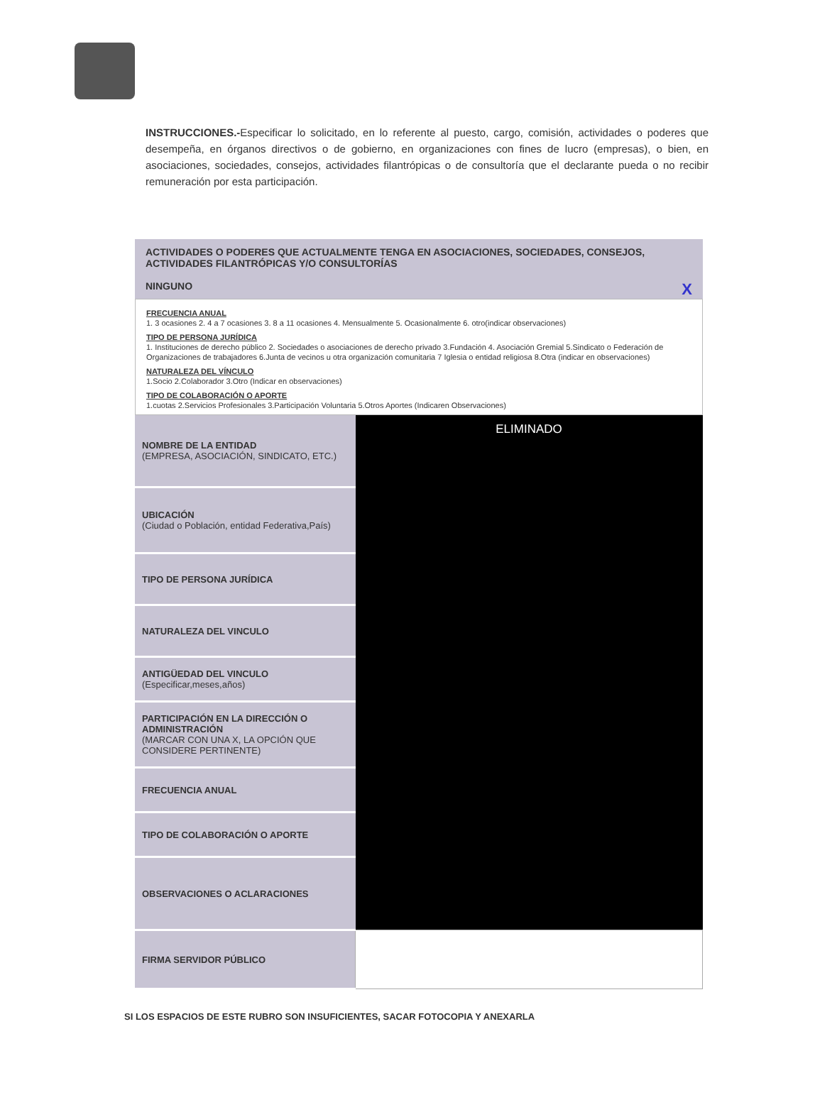INSTRUCCIONES.-Especificar lo solicitado, en lo referente al puesto, cargo, comisión, actividades o poderes que desempeña, en órganos directivos o de gobierno, en organizaciones con fines de lucro (empresas), o bien, en asociaciones, sociedades, consejos, actividades filantrópicas o de consultoría que el declarante pueda o no recibir remuneración por esta participación.
ACTIVIDADES O PODERES QUE ACTUALMENTE TENGA EN ASOCIACIONES, SOCIEDADES, CONSEJOS, ACTIVIDADES FILANTRÓPICAS Y/O CONSULTORÍAS
NINGUNO X
FRECUENCIA ANUAL
1. 3 ocasiones 2. 4 a 7 ocasiones 3. 8 a 11 ocasiones 4. Mensualmente 5. Ocasionalmente 6. otro(indicar observaciones)
TIPO DE PERSONA JURÍDICA
1. Instituciones de derecho público 2. Sociedades o asociaciones de derecho privado 3.Fundación 4. Asociación Gremial 5.Sindicato o Federación de Organizaciones de trabajadores 6.Junta de vecinos u otra organización comunitaria 7 Iglesia o entidad religiosa 8.Otra (indicar en observaciones)
NATURALEZA DEL VÍNCULO
1.Socio 2.Colaborador 3.Otro (Indicar en observaciones)
TIPO DE COLABORACIÓN O APORTE
1.cuotas 2.Servicios Profesionales 3.Participación Voluntaria 5.Otros Aportes (Indicaren Observaciones)
| NOMBRE DE LA ENTIDAD (EMPRESA, ASOCIACIÓN, SINDICATO, ETC.) | ELIMINADO |
| UBICACIÓN (Ciudad o Población, entidad Federativa,País) | |
| TIPO DE PERSONA JURÍDICA | |
| NATURALEZA DEL VINCULO | |
| ANTIGÜEDAD DEL VINCULO (Especificar,meses,años) | |
| PARTICIPACIÓN EN LA DIRECCIÓN O ADMINISTRACIÓN (MARCAR CON UNA X, LA OPCIÓN QUE CONSIDERE PERTINENTE) | |
| FRECUENCIA ANUAL | |
| TIPO DE COLABORACIÓN O APORTE | |
| OBSERVACIONES O ACLARACIONES | |
| FIRMA SERVIDOR PÚBLICO | |
SI LOS ESPACIOS DE ESTE RUBRO SON INSUFICIENTES, SACAR FOTOCOPIA Y ANEXARLA